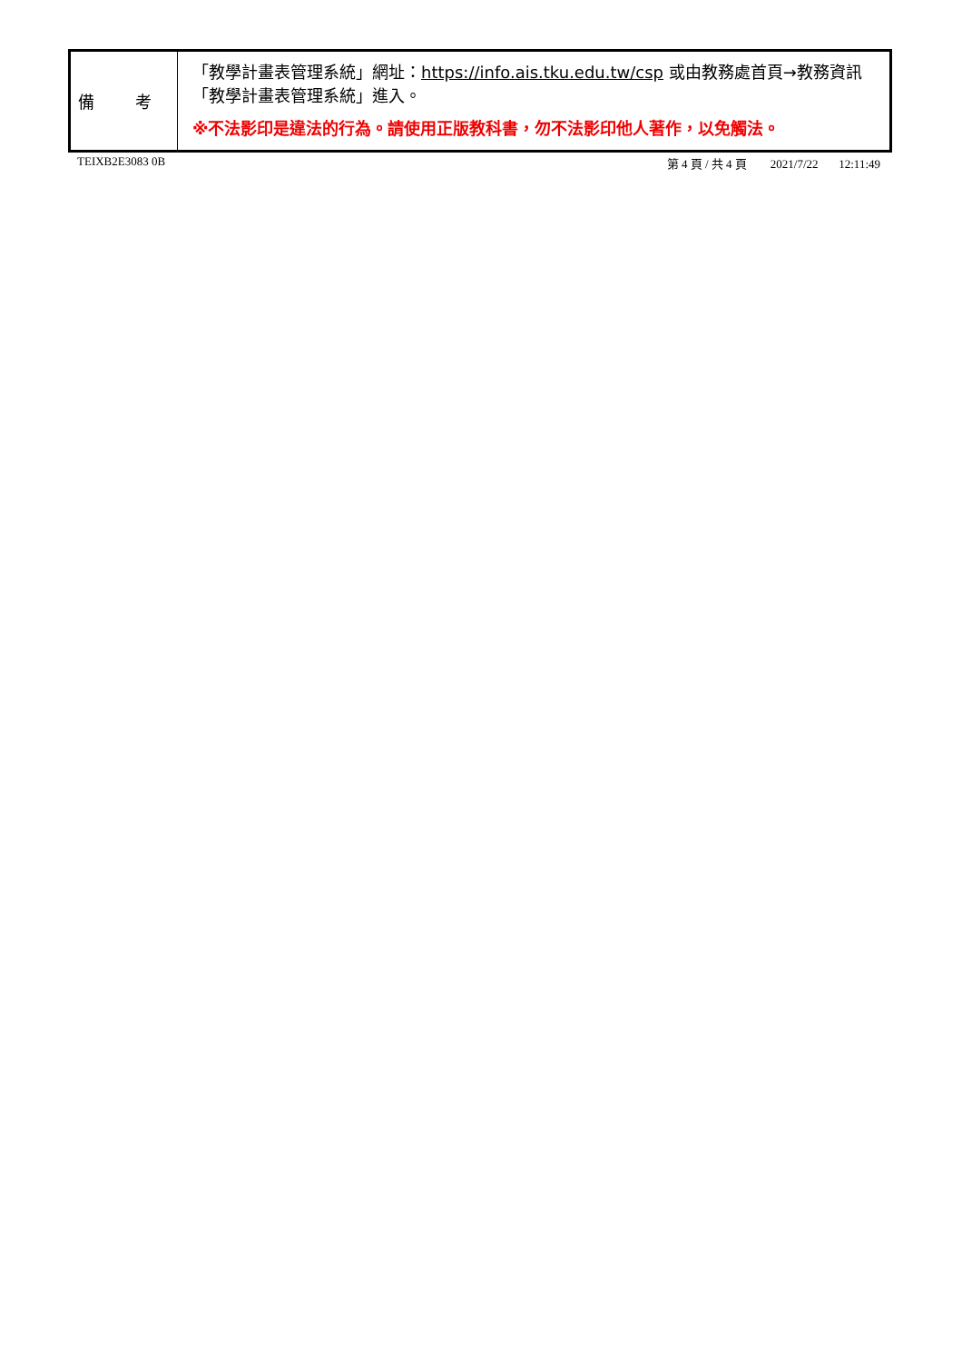| 備 考 | 「教學計畫表管理系統」網址： https://info.ais.tku.edu.tw/csp 或由教務處首頁→教務資訊「教學計畫表管理系統」進入。 ※不法影印是違法的行為。請使用正版教科書，勿不法影印他人著作，以免觸法。 |
TEIXB2E3083 0B 第 4 頁 / 共 4 頁 2021/7/22 12:11:49